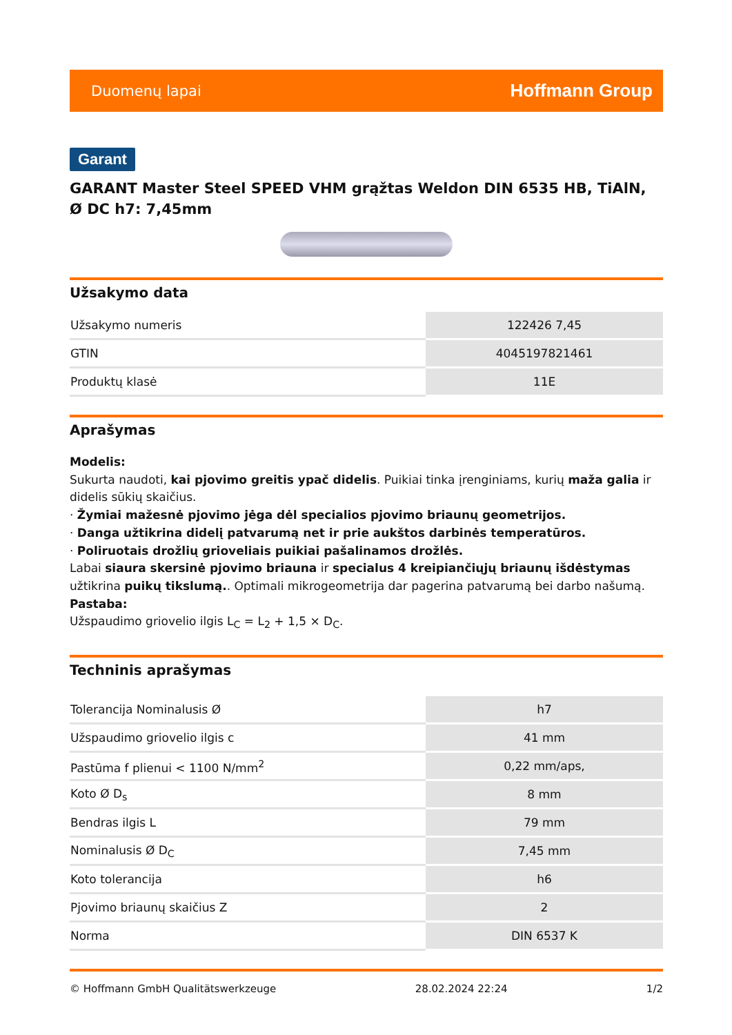Duomenų lapai Hoffmann Group
Garant
GARANT Master Steel SPEED VHM grąžtas Weldon DIN 6535 HB, TiAlN, Ø DC h7: 7,45mm
Užsakymo data
| Užsakymo numeris | 122426 7,45 |
| GTIN | 4045197821461 |
| Produktų klasė | 11E |
Aprašymas
Modelis:
Sukurta naudoti, kai pjovimo greitis ypač didelis. Puikiai tinka įrenginiams, kurių maža galia ir didelis sūkių skaičius.
· Žymiai mažesnė pjovimo jėga dėl specialios pjovimo briaunų geometrijos.
· Danga užtikrina didelį patvarumą net ir prie aukštos darbinės temperatūros.
· Poliruotais drožlių grioveliais puikiai pašalinamos drožlės.
Labai siaura skersinė pjovimo briauna ir specialus 4 kreipiančiųjų briaunų išdėstymas užtikrina puikų tikslumą.. Optimali mikrogeometrija dar pagerina patvarumą bei darbo našumą.
Pastaba:
Užspaudimo griovelio ilgis L<sub>C</sub> = L<sub>2</sub> + 1,5 × D<sub>C</sub>.
Techninis aprašymas
| Tolerancija Nominalusis Ø | h7 |
| Užspaudimo griovelio ilgis c | 41 mm |
| Pastūma f plienui < 1100 N/mm<sup>2</sup> | 0,22 mm/aps, |
| Koto Ø D<sub>s</sub> | 8 mm |
| Bendras ilgis L | 79 mm |
| Nominalusis Ø D<sub>C</sub> | 7,45 mm |
| Koto tolerancija | h6 |
| Pjovimo briaunų skaičius Z | 2 |
| Norma | DIN 6537 K |
© Hoffmann GmbH Qualitätswerkzeuge 28.02.2024 22:24 1/2